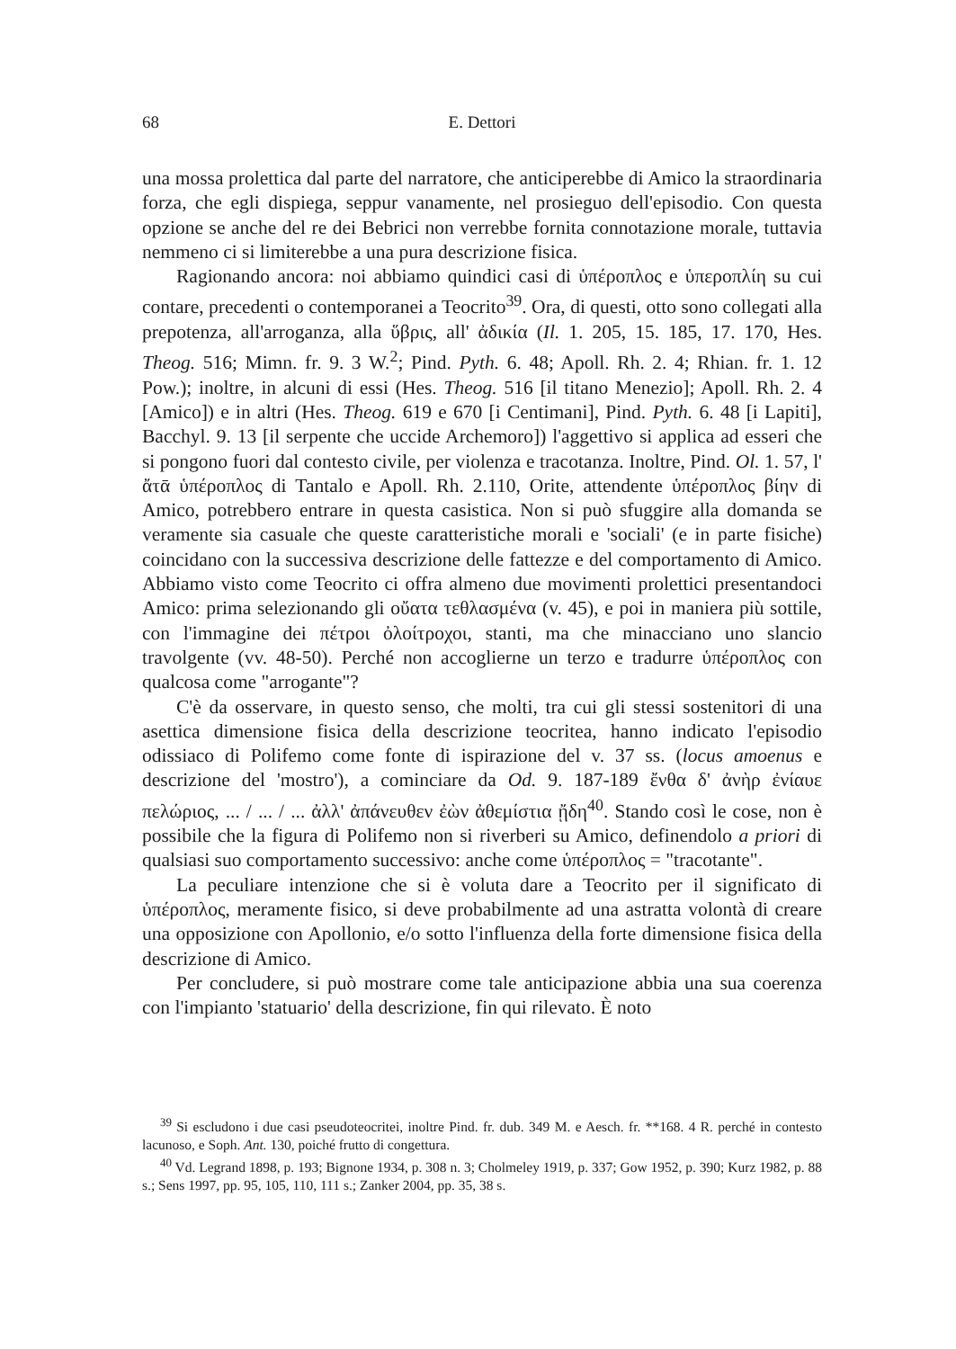68 E. Dettori
una mossa prolettica dal parte del narratore, che anticiperebbe di Amico la straordinaria forza, che egli dispiega, seppur vanamente, nel prosieguo dell'episodio. Con questa opzione se anche del re dei Bebrici non verrebbe fornita connotazione morale, tuttavia nemmeno ci si limiterebbe a una pura descrizione fisica.
Ragionando ancora: noi abbiamo quindici casi di ὑπέροπλος e ὑπεροπλίη su cui contare, precedenti o contemporanei a Teocrito<sup>39</sup>. Ora, di questi, otto sono collegati alla prepotenza, all'arroganza, alla ὕβρις, all' ἀδικία (Il. 1. 205, 15. 185, 17. 170, Hes. Theog. 516; Mimn. fr. 9. 3 W.<sup>2</sup>; Pind. Pyth. 6. 48; Apoll. Rh. 2. 4; Rhian. fr. 1. 12 Pow.); inoltre, in alcuni di essi (Hes. Theog. 516 [il titano Menezio]; Apoll. Rh. 2. 4 [Amico]) e in altri (Hes. Theog. 619 e 670 [i Centimani], Pind. Pyth. 6. 48 [i Lapiti], Bacchyl. 9. 13 [il serpente che uccide Archemoro]) l'aggettivo si applica ad esseri che si pongono fuori dal contesto civile, per violenza e tracotanza. Inoltre, Pind. Ol. 1. 57, l' ἄτᾱ ὑπέροπλος di Tantalo e Apoll. Rh. 2.110, Orite, attendente ὑπέροπλος βίην di Amico, potrebbero entrare in questa casistica. Non si può sfuggire alla domanda se veramente sia casuale che queste caratteristiche morali e 'sociali' (e in parte fisiche) coincidano con la successiva descrizione delle fattezze e del comportamento di Amico. Abbiamo visto come Teocrito ci offra almeno due movimenti prolettici presentandoci Amico: prima selezionando gli οὔατα τεθλασμένα (v. 45), e poi in maniera più sottile, con l'immagine dei πέτροι ὀλοίτροχοι, stanti, ma che minacciano uno slancio travolgente (vv. 48-50). Perché non accoglierne un terzo e tradurre ὑπέροπλος con qualcosa come "arrogante"?
C'è da osservare, in questo senso, che molti, tra cui gli stessi sostenitori di una asettica dimensione fisica della descrizione teocritea, hanno indicato l'episodio odissiaco di Polifemo come fonte di ispirazione del v. 37 ss. (locus amoenus e descrizione del 'mostro'), a cominciare da Od. 9. 187-189 ἔνθα δ' ἀνὴρ ἐνίαυε πελώριος, ... / ... / ... ἀλλ' ἀπάνευθεν ἐὼν ἀθεμίστια ᾔδη<sup>40</sup>. Stando così le cose, non è possibile che la figura di Polifemo non si riverberi su Amico, definendolo a priori di qualsiasi suo comportamento successivo: anche come ὑπέροπλος = "tracotante".
La peculiare intenzione che si è voluta dare a Teocrito per il significato di ὑπέροπλος, meramente fisico, si deve probabilmente ad una astratta volontà di creare una opposizione con Apollonio, e/o sotto l'influenza della forte dimensione fisica della descrizione di Amico.
Per concludere, si può mostrare come tale anticipazione abbia una sua coerenza con l'impianto 'statuario' della descrizione, fin qui rilevato. È noto
<sup>39</sup> Si escludono i due casi pseudoteocritei, inoltre Pind. fr. dub. 349 M. e Aesch. fr. **168. 4 R. perché in contesto lacunoso, e Soph. Ant. 130, poiché frutto di congettura.
<sup>40</sup> Vd. Legrand 1898, p. 193; Bignone 1934, p. 308 n. 3; Cholmeley 1919, p. 337; Gow 1952, p. 390; Kurz 1982, p. 88 s.; Sens 1997, pp. 95, 105, 110, 111 s.; Zanker 2004, pp. 35, 38 s.